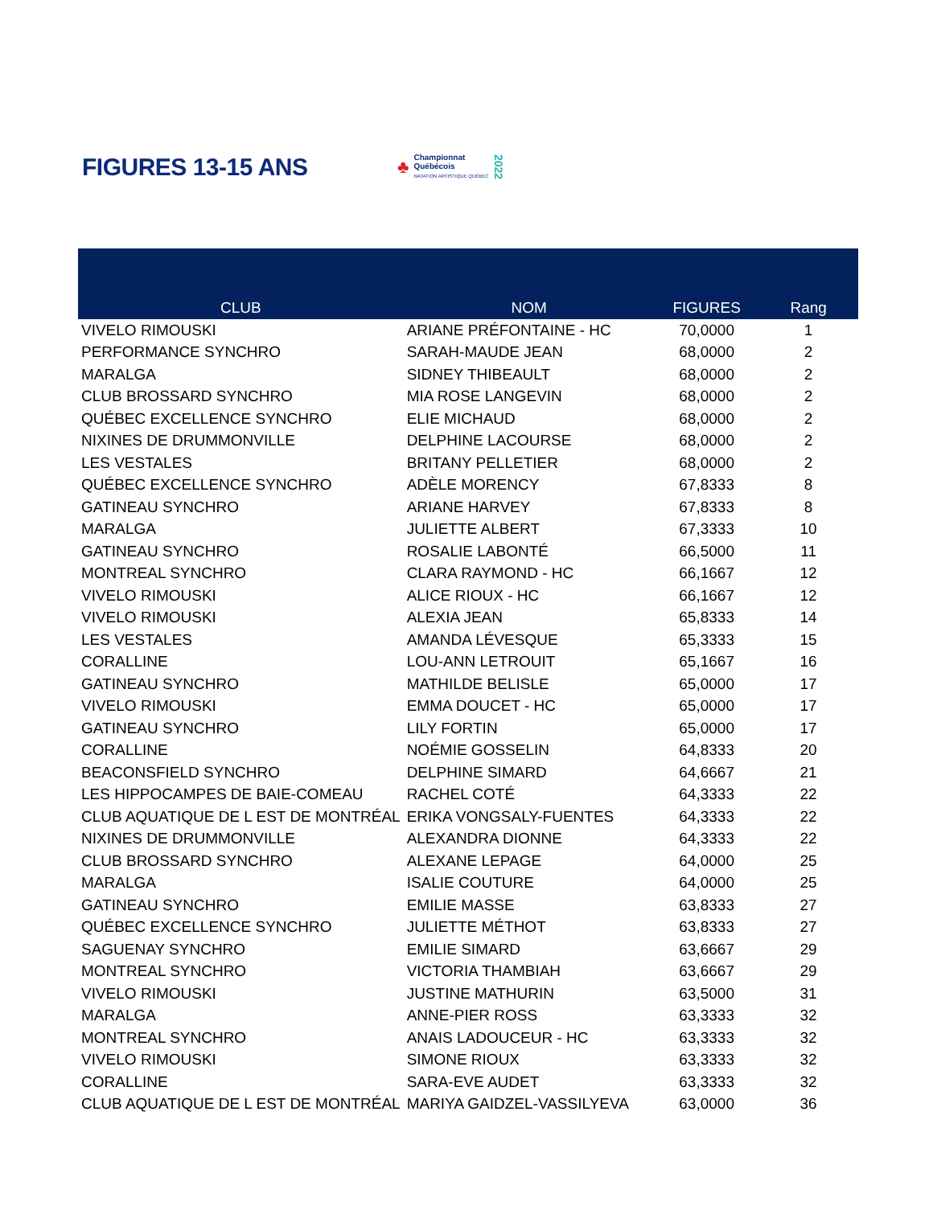FIGURES 13-15 ANS
♣
Championnat
Québécois
NATATION ARTISTIQUE QUÉBEC
2022
| CLUB | NOM | FIGURES | Rang |
| --- | --- | --- | --- |
| VIVELO RIMOUSKI | ARIANE PRÉFONTAINE - HC | 70,0000 | 1 |
| PERFORMANCE SYNCHRO | SARAH-MAUDE JEAN | 68,0000 | 2 |
| MARALGA | SIDNEY THIBEAULT | 68,0000 | 2 |
| CLUB BROSSARD SYNCHRO | MIA ROSE LANGEVIN | 68,0000 | 2 |
| QUÉBEC EXCELLENCE SYNCHRO | ELIE MICHAUD | 68,0000 | 2 |
| NIXINES DE DRUMMONVILLE | DELPHINE LACOURSE | 68,0000 | 2 |
| LES VESTALES | BRITANY PELLETIER | 68,0000 | 2 |
| QUÉBEC EXCELLENCE SYNCHRO | ADÈLE MORENCY | 67,8333 | 8 |
| GATINEAU SYNCHRO | ARIANE HARVEY | 67,8333 | 8 |
| MARALGA | JULIETTE ALBERT | 67,3333 | 10 |
| GATINEAU SYNCHRO | ROSALIE LABONTÉ | 66,5000 | 11 |
| MONTREAL SYNCHRO | CLARA RAYMOND - HC | 66,1667 | 12 |
| VIVELO RIMOUSKI | ALICE RIOUX - HC | 66,1667 | 12 |
| VIVELO RIMOUSKI | ALEXIA JEAN | 65,8333 | 14 |
| LES VESTALES | AMANDA LÉVESQUE | 65,3333 | 15 |
| CORALLINE | LOU-ANN LETROUIT | 65,1667 | 16 |
| GATINEAU SYNCHRO | MATHILDE BELISLE | 65,0000 | 17 |
| VIVELO RIMOUSKI | EMMA DOUCET - HC | 65,0000 | 17 |
| GATINEAU SYNCHRO | LILY FORTIN | 65,0000 | 17 |
| CORALLINE | NOÉMIE GOSSELIN | 64,8333 | 20 |
| BEACONSFIELD SYNCHRO | DELPHINE SIMARD | 64,6667 | 21 |
| LES HIPPOCAMPES DE BAIE-COMEAU | RACHEL COTÉ | 64,3333 | 22 |
| CLUB AQUATIQUE DE L EST DE MONTRÉAL | ERIKA VONGSALY-FUENTES | 64,3333 | 22 |
| NIXINES DE DRUMMONVILLE | ALEXANDRA DIONNE | 64,3333 | 22 |
| CLUB BROSSARD SYNCHRO | ALEXANE LEPAGE | 64,0000 | 25 |
| MARALGA | ISALIE COUTURE | 64,0000 | 25 |
| GATINEAU SYNCHRO | EMILIE MASSE | 63,8333 | 27 |
| QUÉBEC EXCELLENCE SYNCHRO | JULIETTE MÉTHOT | 63,8333 | 27 |
| SAGUENAY SYNCHRO | EMILIE SIMARD | 63,6667 | 29 |
| MONTREAL SYNCHRO | VICTORIA THAMBIAH | 63,6667 | 29 |
| VIVELO RIMOUSKI | JUSTINE MATHURIN | 63,5000 | 31 |
| MARALGA | ANNE-PIER ROSS | 63,3333 | 32 |
| MONTREAL SYNCHRO | ANAIS LADOUCEUR - HC | 63,3333 | 32 |
| VIVELO RIMOUSKI | SIMONE RIOUX | 63,3333 | 32 |
| CORALLINE | SARA-EVE AUDET | 63,3333 | 32 |
| CLUB AQUATIQUE DE L EST DE MONTRÉAL | MARIYA GAIDZEL-VASSILYEVA | 63,0000 | 36 |